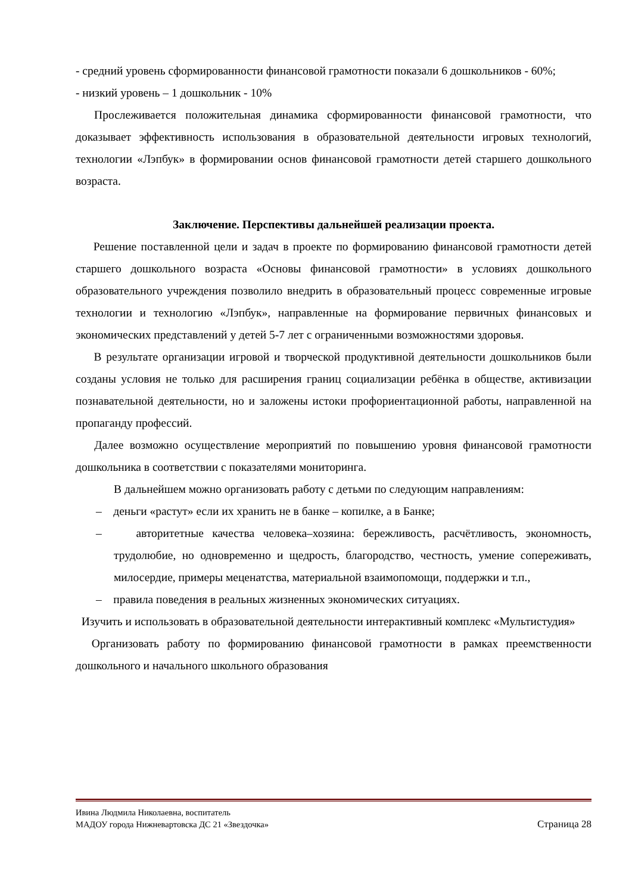- средний уровень сформированности финансовой грамотности показали 6 дошкольников - 60%;
- низкий уровень – 1 дошкольник - 10%
Прослеживается положительная динамика сформированности финансовой грамотности, что доказывает эффективность использования в образовательной деятельности игровых технологий, технологии «Лэпбук» в формировании основ финансовой грамотности детей старшего дошкольного возраста.
Заключение. Перспективы дальнейшей реализации проекта.
Решение поставленной цели и задач в проекте по формированию финансовой грамотности детей старшего дошкольного возраста «Основы финансовой грамотности» в условиях дошкольного образовательного учреждения позволило внедрить в образовательный процесс современные игровые технологии и технологию «Лэпбук», направленные на формирование первичных финансовых и экономических представлений у детей 5-7 лет с ограниченными возможностями здоровья.
В результате организации игровой и творческой продуктивной деятельности дошкольников были созданы условия не только для расширения границ социализации ребёнка в обществе, активизации познавательной деятельности, но и заложены истоки профориентационной работы, направленной на пропаганду профессий.
Далее возможно осуществление мероприятий по повышению уровня финансовой грамотности дошкольника в соответствии с показателями мониторинга.
В дальнейшем можно организовать работу с детьми по следующим направлениям:
– деньги «растут» если их хранить не в банке – копилке, а в Банке;
– авторитетные качества человека–хозяина: бережливость, расчётливость, экономность, трудолюбие, но одновременно и щедрость, благородство, честность, умение сопереживать, милосердие, примеры меценатства, материальной взаимопомощи, поддержки и т.п.,
– правила поведения в реальных жизненных экономических ситуациях.
Изучить и использовать в образовательной деятельности интерактивный комплекс «Мультистудия»
Организовать работу по формированию финансовой грамотности в рамках преемственности дошкольного и начального школьного образования
Ивина Людмила Николаевна, воспитатель
МАДОУ города Нижневартовска ДС 21 «Звездочка» Страница 28